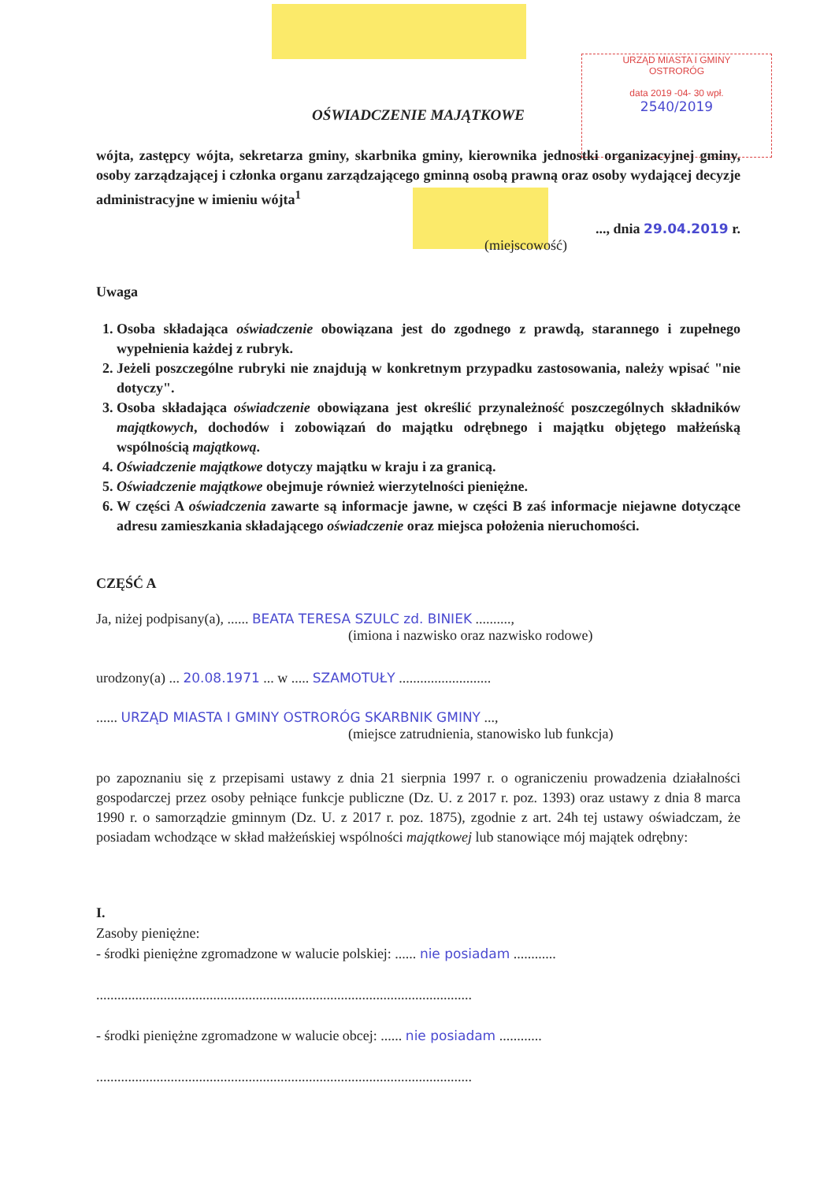URZĄD MIASTA I GMINY
OSTRORÓG
data 2019 -04- 30 wpł.
2540/2019
OŚWIADCZENIE MAJĄTKOWE
wójta, zastępcy wójta, sekretarza gminy, skarbnika gminy, kierownika jednostki organizacyjnej gminy, osoby zarządzającej i członka organu zarządzającego gminną osobą prawną oraz osoby wydającej decyzje administracyjne w imieniu wójta<sup>1</sup>
..., dnia 29.04.2019 r.
(miejscowość)
Uwaga
1. Osoba składająca oświadczenie obowiązana jest do zgodnego z prawdą, starannego i zupełnego wypełnienia każdej z rubryk.
2. Jeżeli poszczególne rubryki nie znajdują w konkretnym przypadku zastosowania, należy wpisać "nie dotyczy".
3. Osoba składająca oświadczenie obowiązana jest określić przynależność poszczególnych składników majątkowych, dochodów i zobowiązań do majątku odrębnego i majątku objętego małżeńską wspólnością majątkową.
4. Oświadczenie majątkowe dotyczy majątku w kraju i za granicą.
5. Oświadczenie majątkowe obejmuje również wierzytelności pieniężne.
6. W części A oświadczenia zawarte są informacje jawne, w części B zaś informacje niejawne dotyczące adresu zamieszkania składającego oświadczenie oraz miejsca położenia nieruchomości.
CZĘŚĆ A
Ja, niżej podpisany(a), ...... BEATA TERESA SZULC zd. BINIEK ..........,
(imiona i nazwisko oraz nazwisko rodowe)
urodzony(a) ... 20.08.1971 ... w ..... SZAMOTUŁY ..........................
...... URZĄD MIASTA I GMINY OSTRORÓG SKARBNIK GMINY ...,
(miejsce zatrudnienia, stanowisko lub funkcja)
po zapoznaniu się z przepisami ustawy z dnia 21 sierpnia 1997 r. o ograniczeniu prowadzenia działalności gospodarczej przez osoby pełniące funkcje publiczne (Dz. U. z 2017 r. poz. 1393) oraz ustawy z dnia 8 marca 1990 r. o samorządzie gminnym (Dz. U. z 2017 r. poz. 1875), zgodnie z art. 24h tej ustawy oświadczam, że posiadam wchodzące w skład małżeńskiej wspólności majątkowej lub stanowiące mój majątek odrębny:
I.
Zasoby pieniężne:
- środki pieniężne zgromadzone w walucie polskiej: ...... nie posiadam ............
..........................................................................................................
- środki pieniężne zgromadzone w walucie obcej: ...... nie posiadam ............
..........................................................................................................